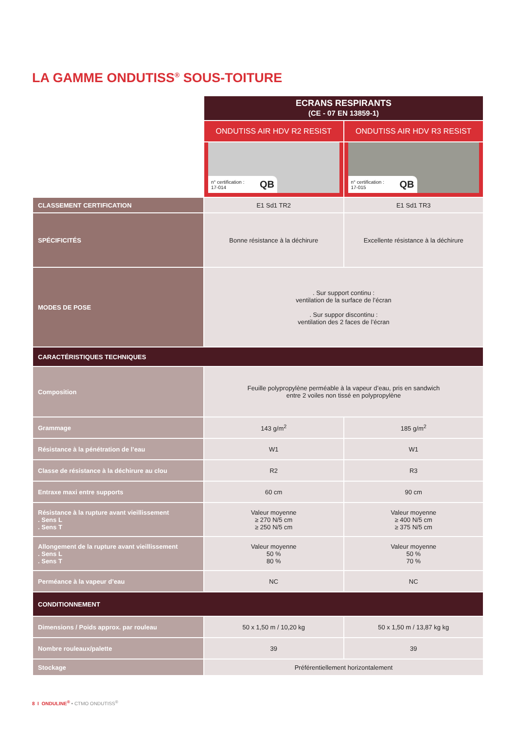LA GAMME ONDUTISS<sup>®</sup> SOUS-TOITURE
| | ECRANS RESPIRANTS (CE - 07 EN 13859-1) | |
| | ONDUTISS AIR HDV R2 RESIST | ONDUTISS AIR HDV R3 RESIST |
| | n° certification : 17-014 QB | n° certification : 17-015 QB |
| CLASSEMENT CERTIFICATION | E1 Sd1 TR2 | E1 Sd1 TR3 |
| SPÉCIFICITÉS | Bonne résistance à la déchirure | Excellente résistance à la déchirure |
| MODES DE POSE | . Sur support continu : ventilation de la surface de l’écran . Sur suppor discontinu : ventilation des 2 faces de l’écran | |
| CARACTÉRISTIQUES TECHNIQUES | | |
| Composition | Feuille polypropylène perméable à la vapeur d’eau, pris en sandwich entre 2 voiles non tissé en polypropylène | |
| Grammage | 143 g/m<sup>2</sup> | 185 g/m<sup>2</sup> |
| Résistance à la pénétration de l’eau | W1 | W1 |
| Classe de résistance à la déchirure au clou | R2 | R3 |
| Entraxe maxi entre supports | 60 cm | 90 cm |
| Résistance à la rupture avant vieillissement . Sens L . Sens T | Valeur moyenne ≥ 270 N/5 cm ≥ 250 N/5 cm | Valeur moyenne ≥ 400 N/5 cm ≥ 375 N/5 cm |
| Allongement de la rupture avant vieillissement . Sens L . Sens T | Valeur moyenne 50 % 80 % | Valeur moyenne 50 % 70 % |
| Perméance à la vapeur d’eau | NC | NC |
| CONDITIONNEMENT | | |
| Dimensions / Poids approx. par rouleau | 50 x 1,50 m / 10,20 kg | 50 x 1,50 m / 13,87 kg kg |
| Nombre rouleaux/palette | 39 | 39 |
| Stockage | Préférentiellement horizontalement | |
8 I ONDULINE<sup>®</sup> • CTMO ONDUTISS<sup>®</sup>